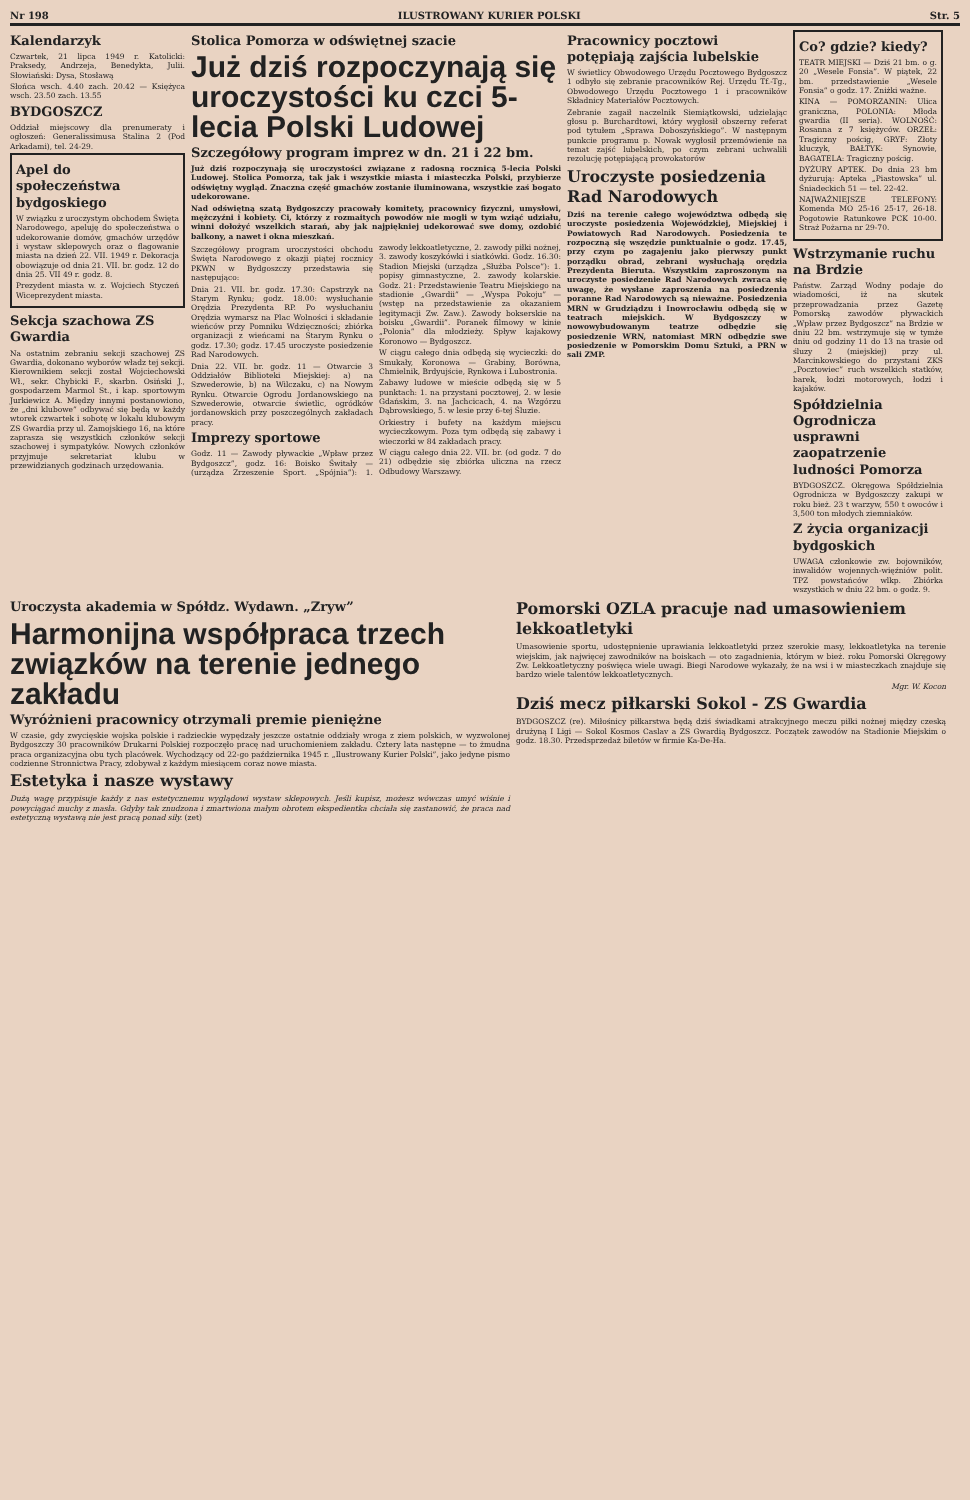Nr 198 ILUSTROWANY KURIER POLSKI Str. 5
Kalendarzyk
Czwartek, 21 lipca 1949 r. Katolicki: Praksedy, Andrzeja, Benedykta, Julii. Słowiański: Dysa, Stosławą
Słońca wsch. 4.40 zach. 20.42 — Księżyca wsch. 23.50 zach. 13.55
BYDGOSZCZ
Oddział miejscowy dla prenumeraty i ogłoszeń: Generalissimusa Stalina 2 (Pod Arkadami), tel. 24-29.
Apel do społeczeństwa bydgoskiego
W związku z uroczystym obchodem Święta Narodowego, apeluję do społeczeństwa o udekorowanie domów, gmachów urzędów i wystaw sklepowych oraz o flagowanie miasta na dzień 22. VII. 1949 r. Dekoracja obowiązuje od dnia 21. VII. br. godz. 12 do dnia 25. VII 49 r. godz. 8.
Prezydent miasta w. z. Wojciech Styczeń Wiceprezydent miasta.
Sekcja szachowa ZS Gwardia
Na ostatnim zebraniu sekcji szachowej ZS Gwardia, dokonano wyborów władz tej sekcji. Kierownikiem sekcji został Wojciechowski Wł., sekr. Chybicki F., skarbn. Osiński J., gospodarzem Marmol St., i kap. sportowym Jurkiewicz A. Między innymi postanowiono, że „dni klubowe” odbywać się będą w każdy wtorek czwartek i sobotę w lokalu klubowym ZS Gwardia przy ul. Zamojskiego 16, na które zaprasza się wszystkich członków sekcji szachowej i sympatyków. Nowych członków przyjmuje sekretariat klubu w przewidzianych godzinach urzędowania.
Stolica Pomorza w odświętnej szacie
Już dziś rozpoczynają się uroczystości ku czci 5-lecia Polski Ludowej
Szczegółowy program imprez w dn. 21 i 22 bm.
Już dziś rozpoczynają się uroczystości związane z radosną rocznicą 5-lecia Polski Ludowej. Stolica Pomorza, tak jak i wszystkie miasta i miasteczka Polski, przybierze odświętny wygląd. Znaczna część gmachów zostanie iluminowana, wszystkie zaś bogato udekorowane.
Nad odświętną szatą Bydgoszczy pracowały komitety, pracownicy fizyczni, umysłowi, mężczyźni i kobiety. Ci, którzy z rozmaitych powodów nie mogli w tym wziąć udziału, winni dołożyć wszelkich starań, aby jak najpiękniej udekorować swe domy, ozdobić balkony, a nawet i okna mieszkań.
Szczegółowy program uroczystości obchodu Święta Narodowego z okazji piątej rocznicy PKWN w Bydgoszczy przedstawia się następująco:
Dnia 21. VII. br. godz. 17.30: Capstrzyk na Starym Rynku; godz. 18.00: wysłuchanie Orędzia Prezydenta RP. Po wysłuchaniu Orędzia wymarsz na Plac Wolności i składanie wieńców przy Pomniku Wdzięczności; zbiórka organizacji z wieńcami na Starym Rynku o godz. 17.30; godz. 17.45 uroczyste posiedzenie Rad Narodowych.
Dnia 22. VII. br. godz. 11 — Otwarcie 3 Oddziałów Biblioteki Miejskiej: a) na Szwederowie, b) na Wilczaku, c) na Nowym Rynku. Otwarcie Ogrodu Jordanowskiego na Szwederowie, otwarcie świetlic, ogródków jordanowskich przy poszczególnych zakładach pracy.
Imprezy sportowe
Godz. 11 — Zawody pływackie „Wpław przez Bydgoszcz”, godz. 16: Boisko Świtały — (urządza Zrzeszenie Sport. „Spójnia”): 1. zawody lekkoatletyczne, 2. zawody piłki nożnej, 3. zawody koszykówki i siatkówki. Godz. 16.30: Stadion Miejski (urządza „Służba Polsce”): 1. popisy gimnastyczne, 2. zawody kolarskie. Godz. 21: Przedstawienie Teatru Miejskiego na stadionie „Gwardii” — „Wyspa Pokoju” — (wstęp na przedstawienie za okazaniem legitymacji Zw. Zaw.). Zawody bokserskie na boisku „Gwardii”. Poranek filmowy w kinie „Polonia” dla młodzieży. Spływ kajakowy Koronowo — Bydgoszcz.
W ciągu całego dnia odbędą się wycieczki: do Smukały, Koronowa — Grabiny, Borówna, Chmielnik, Brdyujście, Rynkowa i Lubostronia.
Zabawy ludowe w mieście odbędą się w 5 punktach: 1. na przystani pocztowej, 2. w lesie Gdańskim, 3. na Jachcicach, 4. na Wzgórzu Dąbrowskiego, 5. w lesie przy 6-tej Śluzie.
Orkiestry i bufety na każdym miejscu wycieczkowym. Poza tym odbędą się zabawy i wieczorki w 84 zakładach pracy.
W ciągu całego dnia 22. VII. br. (od godz. 7 do 21) odbędzie się zbiórka uliczna na rzecz Odbudowy Warszawy.
Pracownicy pocztowi potępiają zajścia lubelskie
W świetlicy Obwodowego Urzędu Pocztowego Bydgoszcz 1 odbyło się zebranie pracowników Rej. Urzędu Tf.-Tg., Obwodowego Urzędu Pocztowego 1 i pracowników Składnicy Materiałów Pocztowych.
Zebranie zagaił naczelnik Siemiątkowski, udzielając głosu p. Burchardtowi, który wygłosił obszerny referat pod tytułem „Sprawa Doboszyńskiego”. W następnym punkcie programu p. Nowak wygłosił przemówienie na temat zajść lubelskich, po czym zebrani uchwalili rezolucję potępiającą prowokatorów
Uroczyste posiedzenia Rad Narodowych
Dziś na terenie całego województwa odbędą się uroczyste posiedzenia Wojewódzkiej, Miejskiej i Powiatowych Rad Narodowych. Posiedzenia te rozpoczną się wszędzie punktualnie o godz. 17.45, przy czym po zagajeniu jako pierwszy punkt porządku obrad, zebrani wysłuchają orędzia Prezydenta Bieruta. Wszystkim zaproszonym na uroczyste posiedzenie Rad Narodowych zwraca się uwagę, że wysłane zaproszenia na posiedzenia poranne Rad Narodowych są nieważne. Posiedzenia MRN w Grudziądzu i Inowrocławiu odbędą się w teatrach miejskich. W Bydgoszczy w nowowybudowanym teatrze odbędzie się posiedzenie WRN, natomiast MRN odbędzie swe posiedzenie w Pomorskim Domu Sztuki, a PRN w sali ZMP.
Co? gdzie? kiedy?
TEATR MIEJSKI — Dziś 21 bm. o g. 20 „Wesele Fonsia”. W piątek, 22 bm. przedstawienie „Wesele Fonsia” o godz. 17. Zniżki ważne.
KINA — POMORZANIN: Ulica graniczna, POLONIA: Młoda gwardia (II seria). WOLNOŚĆ: Rosanna z 7 księżyców. ORZEŁ: Tragiczny pościg, GRYF: Złoty kluczyk, BAŁTYK: Synowie, BAGATELA: Tragiczny pościg.
DYŻURY APTEK. Do dnia 23 bm dyżurują: Apteka „Piastowska” ul. Śniadeckich 51 — tel. 22-42.
NAJWAŻNIEJSZE TELEFONY: Komenda MO 25-16 25-17, 26-18. Pogotowie Ratunkowe PCK 10-00. Straż Pożarna nr 29-70.
Wstrzymanie ruchu na Brdzie
Państw. Zarząd Wodny podaje do wiadomości, iż na skutek przeprowadzania przez Gazetę Pomorską zawodów pływackich „Wpław przez Bydgoszcz” na Brdzie w dniu 22 bm. wstrzymuje się w tymże dniu od godziny 11 do 13 na trasie od śluzy 2 (miejskiej) przy ul. Marcinkowskiego do przystani ZKS „Pocztowiec” ruch wszelkich statków, barek, łodzi motorowych, łodzi i kajaków.
Spółdzielnia Ogrodnicza usprawni zaopatrzenie ludności Pomorza
BYDGOSZCZ. Okręgowa Spółdzielnia Ogrodnicza w Bydgoszczy zakupi w roku bież. 23 t warzyw, 550 t owoców i 3,500 ton młodych ziemniaków.
Z życia organizacji bydgoskich
UWAGA członkowie zw. bojowników, inwalidów wojennych-więźniów polit. TPZ powstańców wlkp. Zbiórka wszystkich w dniu 22 bm. o godz. 9.
Uroczysta akademia w Spółdz. Wydawn. „Zryw”
Harmonijna współpraca trzech związków na terenie jednego zakładu
Wyróżnieni pracownicy otrzymali premie pieniężne
W czasie, gdy zwycięskie wojska polskie i radzieckie wypędzały jeszcze ostatnie oddziały wroga z ziem polskich, w wyzwolonej Bydgoszczy 30 pracowników Drukarni Polskiej rozpoczęło pracę nad uruchomieniem zakładu. Cztery lata następne — to żmudna praca organizacyjna obu tych placówek. Wychodzący od 22-go października 1945 r. „Ilustrowany Kurier Polski”, jako jedyne pismo codzienne Stronnictwa Pracy, zdobywał z każdym miesiącem coraz nowe miasta.
Estetyka i nasze wystawy
Dużą wagę przypisuje każdy z nas estetycznemu wyglądowi wystaw sklepowych. Jeśli kupisz, możesz wówczas umyć wiśnie i powyciągać muchy z masła. Gdyby tak znudzona i zmartwiona małym obrotem ekspedientka chciała się zastanowić, że praca nad estetyczną wystawą nie jest pracą ponad siły. (zet)
Pomorski OZLA pracuje nad umasowieniem lekkoatletyki
Umasowienie sportu, udostępnienie uprawiania lekkoatletyki przez szerokie masy, lekkoatletyka na terenie wiejskim, jak najwięcej zawodników na boiskach — oto zagadnienia, którym w bież. roku Pomorski Okręgowy Zw. Lekkoatletyczny poświęca wiele uwagi. Biegi Narodowe wykazały, że na wsi i w miasteczkach znajduje się bardzo wiele talentów lekkoatletycznych.
Mgr. W. Kocon
Dziś mecz piłkarski Sokol - ZS Gwardia
BYDGOSZCZ (re). Miłośnicy piłkarstwa będą dziś świadkami atrakcyjnego meczu piłki nożnej między czeską drużyną I Ligi — Sokol Kosmos Caslav a ZS Gwardią Bydgoszcz. Początek zawodów na Stadionie Miejskim o godz. 18.30. Przedsprzedaż biletów w firmie Ka-De-Ha.